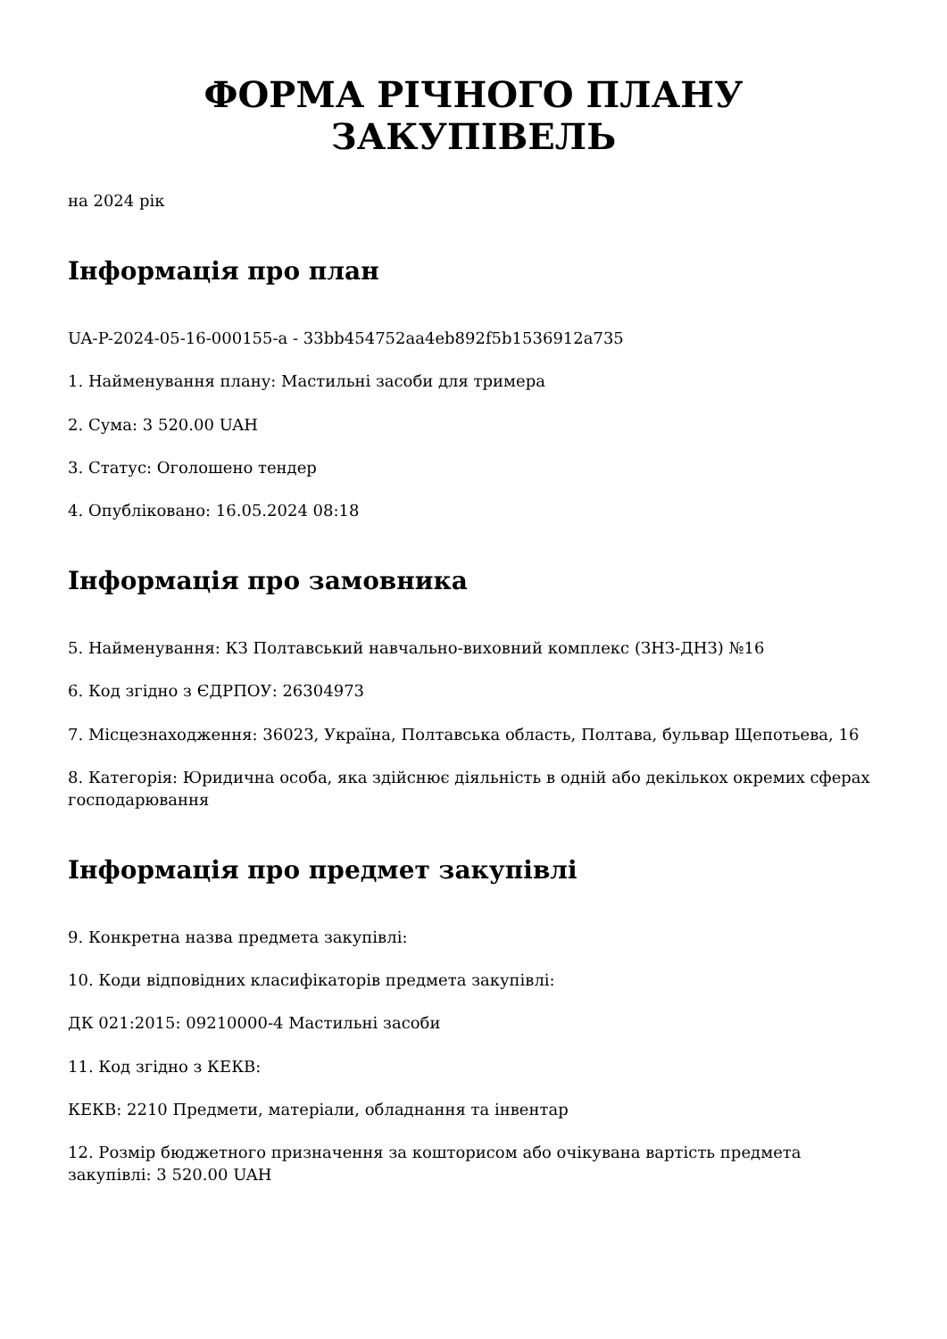ФОРМА РІЧНОГО ПЛАНУ ЗАКУПІВЕЛЬ
на 2024 рік
Інформація про план
UA-P-2024-05-16-000155-a - 33bb454752aa4eb892f5b1536912a735
1. Найменування плану: Мастильні засоби для тримера
2. Сума: 3 520.00 UAH
3. Статус: Оголошено тендер
4. Опубліковано: 16.05.2024 08:18
Інформація про замовника
5. Найменування: КЗ Полтавський навчально-виховний комплекс (ЗНЗ-ДНЗ) №16
6. Код згідно з ЄДРПОУ: 26304973
7. Місцезнаходження: 36023, Україна, Полтавська область, Полтава, бульвар Щепотьева, 16
8. Категорія: Юридична особа, яка здійснює діяльність в одній або декількох окремих сферах господарювання
Інформація про предмет закупівлі
9. Конкретна назва предмета закупівлі:
10. Коди відповідних класифікаторів предмета закупівлі:
ДК 021:2015: 09210000-4 Мастильні засоби
11. Код згідно з КЕКВ:
КЕКВ: 2210 Предмети, матеріали, обладнання та інвентар
12. Розмір бюджетного призначення за кошторисом або очікувана вартість предмета закупівлі: 3 520.00 UAH